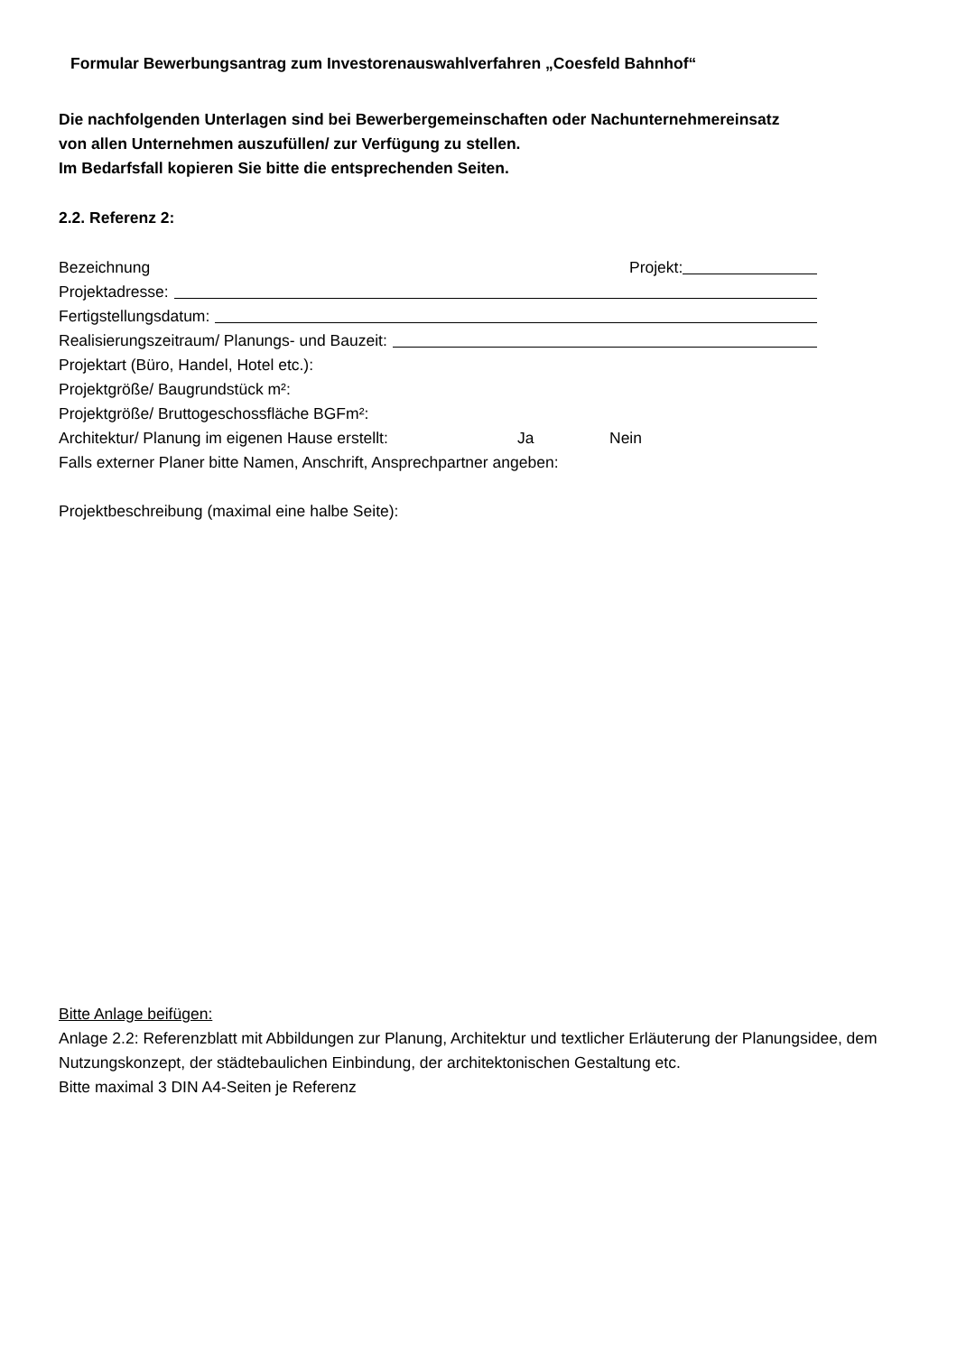Formular Bewerbungsantrag zum Investorenauswahlverfahren „Coesfeld Bahnhof“
Die nachfolgenden Unterlagen sind bei Bewerbergemeinschaften oder Nachunternehmereinsatz
von allen Unternehmen auszufüllen/ zur Verfügung zu stellen.
Im Bedarfsfall kopieren Sie bitte die entsprechenden Seiten.
2.2. Referenz 2:
Bezeichnung Projekt:
Projektadresse:
Fertigstellungsdatum:
Realisierungszeitraum/ Planungs- und Bauzeit:
Projektart (Büro, Handel, Hotel etc.):
Projektgröße/ Baugrundstück m²:
Projektgröße/ Bruttogeschossfläche BGFm²:
Architektur/ Planung im eigenen Hause erstellt: Ja Nein
Falls externer Planer bitte Namen, Anschrift, Ansprechpartner angeben:
Projektbeschreibung (maximal eine halbe Seite):
Bitte Anlage beifügen:
Anlage 2.2: Referenzblatt mit Abbildungen zur Planung, Architektur und textlicher Erläuterung der Planungsidee, dem Nutzungskonzept, der städtebaulichen Einbindung, der architektonischen Gestaltung etc.
Bitte maximal 3 DIN A4-Seiten je Referenz